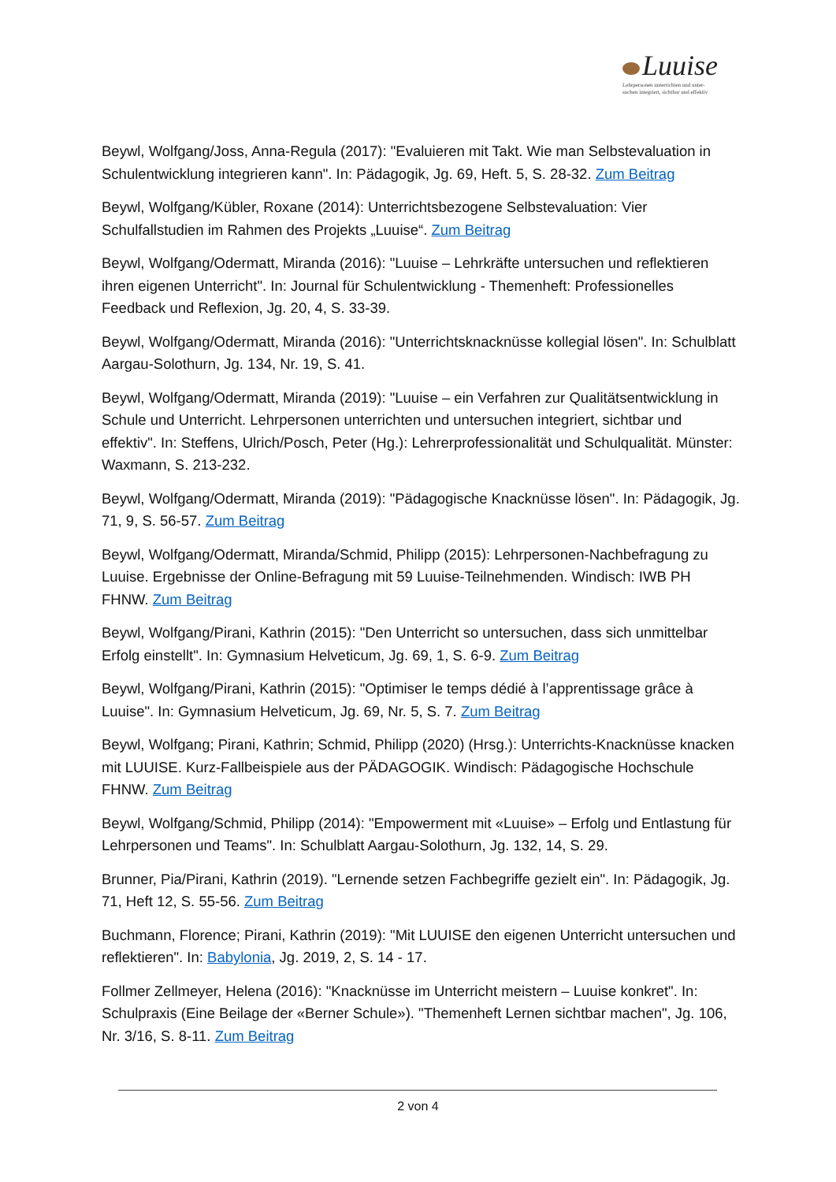Luuise
Lehrpersonen unterrichten und unter-
suchen integriert, sichtbar und effektiv
Beywl, Wolfgang/Joss, Anna-Regula (2017): "Evaluieren mit Takt. Wie man Selbstevaluation in Schulentwicklung integrieren kann". In: Pädagogik, Jg. 69, Heft. 5, S. 28-32. Zum Beitrag
Beywl, Wolfgang/Kübler, Roxane (2014): Unterrichtsbezogene Selbstevaluation: Vier Schulfallstudien im Rahmen des Projekts „Luuise“. Zum Beitrag
Beywl, Wolfgang/Odermatt, Miranda (2016): "Luuise – Lehrkräfte untersuchen und reflektieren ihren eigenen Unterricht". In: Journal für Schulentwicklung - Themenheft: Professionelles Feedback und Reflexion, Jg. 20, 4, S. 33-39.
Beywl, Wolfgang/Odermatt, Miranda (2016): "Unterrichtsknacknüsse kollegial lösen". In: Schulblatt Aargau-Solothurn, Jg. 134, Nr. 19, S. 41.
Beywl, Wolfgang/Odermatt, Miranda (2019): "Luuise – ein Verfahren zur Qualitätsentwicklung in Schule und Unterricht. Lehrpersonen unterrichten und untersuchen integriert, sichtbar und effektiv". In: Steffens, Ulrich/Posch, Peter (Hg.): Lehrerprofessionalität und Schulqualität. Münster: Waxmann, S. 213-232.
Beywl, Wolfgang/Odermatt, Miranda (2019): "Pädagogische Knacknüsse lösen". In: Pädagogik, Jg. 71, 9, S. 56-57. Zum Beitrag
Beywl, Wolfgang/Odermatt, Miranda/Schmid, Philipp (2015): Lehrpersonen-Nachbefragung zu Luuise. Ergebnisse der Online-Befragung mit 59 Luuise-Teilnehmenden. Windisch: IWB PH FHNW. Zum Beitrag
Beywl, Wolfgang/Pirani, Kathrin (2015): "Den Unterricht so untersuchen, dass sich unmittelbar Erfolg einstellt". In: Gymnasium Helveticum, Jg. 69, 1, S. 6-9. Zum Beitrag
Beywl, Wolfgang/Pirani, Kathrin (2015): "Optimiser le temps dédié à l’apprentissage grâce à Luuise". In: Gymnasium Helveticum, Jg. 69, Nr. 5, S. 7. Zum Beitrag
Beywl, Wolfgang; Pirani, Kathrin; Schmid, Philipp (2020) (Hrsg.): Unterrichts-Knacknüsse knacken mit LUUISE. Kurz-Fallbeispiele aus der PÄDAGOGIK. Windisch: Pädagogische Hochschule FHNW. Zum Beitrag
Beywl, Wolfgang/Schmid, Philipp (2014): "Empowerment mit «Luuise» – Erfolg und Entlastung für Lehrpersonen und Teams". In: Schulblatt Aargau-Solothurn, Jg. 132, 14, S. 29.
Brunner, Pia/Pirani, Kathrin (2019). "Lernende setzen Fachbegriffe gezielt ein". In: Pädagogik, Jg. 71, Heft 12, S. 55-56. Zum Beitrag
Buchmann, Florence; Pirani, Kathrin (2019): "Mit LUUISE den eigenen Unterricht untersuchen und reflektieren". In: Babylonia, Jg. 2019, 2, S. 14 - 17.
Follmer Zellmeyer, Helena (2016): "Knacknüsse im Unterricht meistern – Luuise konkret". In: Schulpraxis (Eine Beilage der «Berner Schule»). "Themenheft Lernen sichtbar machen", Jg. 106, Nr. 3/16, S. 8-11. Zum Beitrag
2 von 4